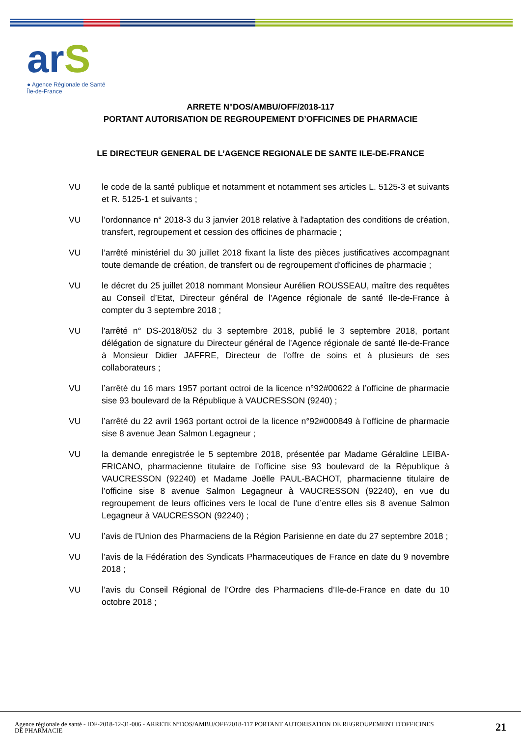arS
● Agence Régionale de Santé
Île-de-France
ARRETE N°DOS/AMBU/OFF/2018-117
PORTANT AUTORISATION DE REGROUPEMENT D’OFFICINES DE PHARMACIE
LE DIRECTEUR GENERAL DE L’AGENCE REGIONALE DE SANTE ILE-DE-FRANCE
VU le code de la santé publique et notamment et notamment ses articles L. 5125-3 et suivants et R. 5125-1 et suivants ;
VU l’ordonnance n° 2018-3 du 3 janvier 2018 relative à l'adaptation des conditions de création, transfert, regroupement et cession des officines de pharmacie ;
VU l’arrêté ministériel du 30 juillet 2018 fixant la liste des pièces justificatives accompagnant toute demande de création, de transfert ou de regroupement d'officines de pharmacie ;
VU le décret du 25 juillet 2018 nommant Monsieur Aurélien ROUSSEAU, maître des requêtes au Conseil d’Etat, Directeur général de l’Agence régionale de santé Ile-de-France à compter du 3 septembre 2018 ;
VU l'arrêté n° DS-2018/052 du 3 septembre 2018, publié le 3 septembre 2018, portant délégation de signature du Directeur général de l’Agence régionale de santé Ile-de-France à Monsieur Didier JAFFRE, Directeur de l’offre de soins et à plusieurs de ses collaborateurs ;
VU l’arrêté du 16 mars 1957 portant octroi de la licence n°92#00622 à l’officine de pharmacie sise 93 boulevard de la République à VAUCRESSON (9240) ;
VU l’arrêté du 22 avril 1963 portant octroi de la licence n°92#000849 à l’officine de pharmacie sise 8 avenue Jean Salmon Legagneur ;
VU la demande enregistrée le 5 septembre 2018, présentée par Madame Géraldine LEIBA-FRICANO, pharmacienne titulaire de l’officine sise 93 boulevard de la République à VAUCRESSON (92240) et Madame Joëlle PAUL-BACHOT, pharmacienne titulaire de l’officine sise 8 avenue Salmon Legagneur à VAUCRESSON (92240), en vue du regroupement de leurs officines vers le local de l’une d’entre elles sis 8 avenue Salmon Legagneur à VAUCRESSON (92240) ;
VU l’avis de l’Union des Pharmaciens de la Région Parisienne en date du 27 septembre 2018 ;
VU l’avis de la Fédération des Syndicats Pharmaceutiques de France en date du 9 novembre 2018 ;
VU l’avis du Conseil Régional de l’Ordre des Pharmaciens d’Ile-de-France en date du 10 octobre 2018 ;
Agence régionale de santé - IDF-2018-12-31-006 - ARRETE N°DOS/AMBU/OFF/2018-117 PORTANT AUTORISATION DE REGROUPEMENT D'OFFICINES DE PHARMACIE
21